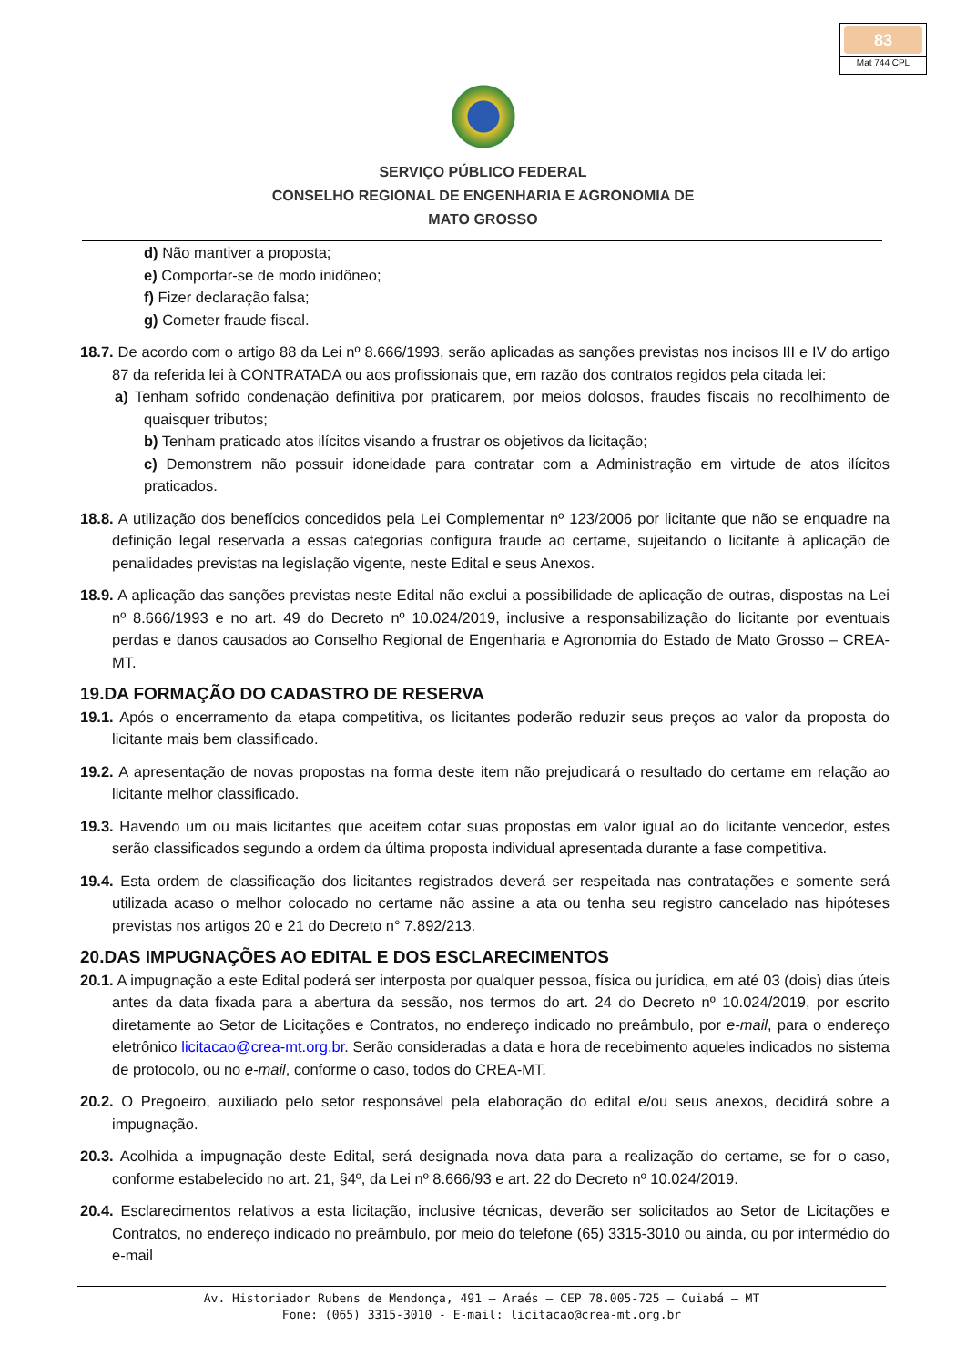83
Mat 744 CPL
SERVIÇO PÚBLICO FEDERAL
CONSELHO REGIONAL DE ENGENHARIA E AGRONOMIA DE
MATO GROSSO
d) Não mantiver a proposta;
e) Comportar-se de modo inidôneo;
f) Fizer declaração falsa;
g) Cometer fraude fiscal.
18.7. De acordo com o artigo 88 da Lei nº 8.666/1993, serão aplicadas as sanções previstas nos incisos III e IV do artigo 87 da referida lei à CONTRATADA ou aos profissionais que, em razão dos contratos regidos pela citada lei:
a) Tenham sofrido condenação definitiva por praticarem, por meios dolosos, fraudes fiscais no recolhimento de quaisquer tributos;
b) Tenham praticado atos ilícitos visando a frustrar os objetivos da licitação;
c) Demonstrem não possuir idoneidade para contratar com a Administração em virtude de atos ilícitos praticados.
18.8. A utilização dos benefícios concedidos pela Lei Complementar nº 123/2006 por licitante que não se enquadre na definição legal reservada a essas categorias configura fraude ao certame, sujeitando o licitante à aplicação de penalidades previstas na legislação vigente, neste Edital e seus Anexos.
18.9. A aplicação das sanções previstas neste Edital não exclui a possibilidade de aplicação de outras, dispostas na Lei nº 8.666/1993 e no art. 49 do Decreto nº 10.024/2019, inclusive a responsabilização do licitante por eventuais perdas e danos causados ao Conselho Regional de Engenharia e Agronomia do Estado de Mato Grosso – CREA-MT.
19.DA FORMAÇÃO DO CADASTRO DE RESERVA
19.1. Após o encerramento da etapa competitiva, os licitantes poderão reduzir seus preços ao valor da proposta do licitante mais bem classificado.
19.2. A apresentação de novas propostas na forma deste item não prejudicará o resultado do certame em relação ao licitante melhor classificado.
19.3. Havendo um ou mais licitantes que aceitem cotar suas propostas em valor igual ao do licitante vencedor, estes serão classificados segundo a ordem da última proposta individual apresentada durante a fase competitiva.
19.4. Esta ordem de classificação dos licitantes registrados deverá ser respeitada nas contratações e somente será utilizada acaso o melhor colocado no certame não assine a ata ou tenha seu registro cancelado nas hipóteses previstas nos artigos 20 e 21 do Decreto n° 7.892/213.
20.DAS IMPUGNAÇÕES AO EDITAL E DOS ESCLARECIMENTOS
20.1. A impugnação a este Edital poderá ser interposta por qualquer pessoa, física ou jurídica, em até 03 (dois) dias úteis antes da data fixada para a abertura da sessão, nos termos do art. 24 do Decreto nº 10.024/2019, por escrito diretamente ao Setor de Licitações e Contratos, no endereço indicado no preâmbulo, por e-mail, para o endereço eletrônico licitacao@crea-mt.org.br. Serão consideradas a data e hora de recebimento aqueles indicados no sistema de protocolo, ou no e-mail, conforme o caso, todos do CREA-MT.
20.2. O Pregoeiro, auxiliado pelo setor responsável pela elaboração do edital e/ou seus anexos, decidirá sobre a impugnação.
20.3. Acolhida a impugnação deste Edital, será designada nova data para a realização do certame, se for o caso, conforme estabelecido no art. 21, §4º, da Lei nº 8.666/93 e art. 22 do Decreto nº 10.024/2019.
20.4. Esclarecimentos relativos a esta licitação, inclusive técnicas, deverão ser solicitados ao Setor de Licitações e Contratos, no endereço indicado no preâmbulo, por meio do telefone (65) 3315-3010 ou ainda, ou por intermédio do e-mail
Av. Historiador Rubens de Mendonça, 491 – Araés – CEP 78.005-725 – Cuiabá – MT
Fone: (065) 3315-3010 - E-mail: licitacao@crea-mt.org.br